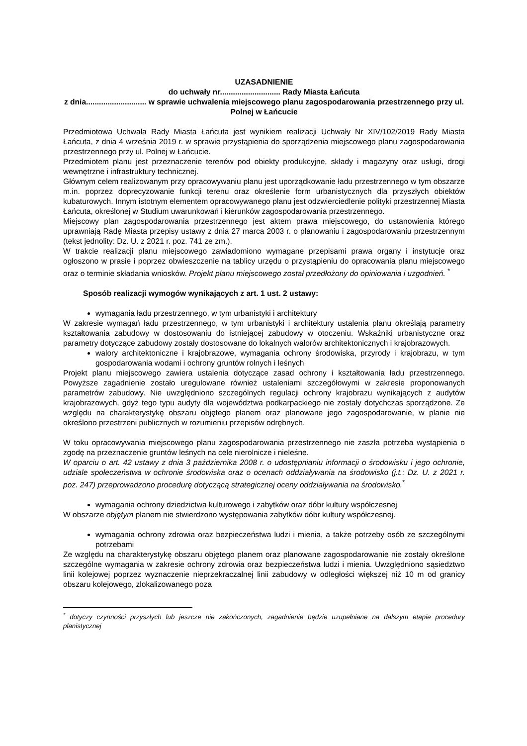UZASADNIENIE
do uchwały nr............................ Rady Miasta Łańcuta
z dnia............................ w sprawie uchwalenia miejscowego planu zagospodarowania przestrzennego przy ul. Polnej w Łańcucie
Przedmiotowa Uchwała Rady Miasta Łańcuta jest wynikiem realizacji Uchwały Nr XIV/102/2019 Rady Miasta Łańcuta, z dnia 4 września 2019 r. w sprawie przystąpienia do sporządzenia miejscowego planu zagospodarowania przestrzennego przy ul. Polnej w Łańcucie.
Przedmiotem planu jest przeznaczenie terenów pod obiekty produkcyjne, składy i magazyny oraz usługi, drogi wewnętrzne i infrastruktury technicznej.
Głównym celem realizowanym przy opracowywaniu planu jest uporządkowanie ładu przestrzennego w tym obszarze m.in. poprzez doprecyzowanie funkcji terenu oraz określenie form urbanistycznych dla przyszłych obiektów kubaturowych. Innym istotnym elementem opracowywanego planu jest odzwierciedlenie polityki przestrzennej Miasta Łańcuta, określonej w Studium uwarunkowań i kierunków zagospodarowania przestrzennego.
Miejscowy plan zagospodarowania przestrzennego jest aktem prawa miejscowego, do ustanowienia którego uprawniają Radę Miasta przepisy ustawy z dnia 27 marca 2003 r. o planowaniu i zagospodarowaniu przestrzennym (tekst jednolity: Dz. U. z 2021 r. poz. 741 ze zm.).
W trakcie realizacji planu miejscowego zawiadomiono wymagane przepisami prawa organy i instytucje oraz ogłoszono w prasie i poprzez obwieszczenie na tablicy urzędu o przystąpieniu do opracowania planu miejscowego oraz o terminie składania wniosków. Projekt planu miejscowego został przedłożony do opiniowania i uzgodnień. <sup>*</sup>
Sposób realizacji wymogów wynikających z art. 1 ust. 2 ustawy:
wymagania ładu przestrzennego, w tym urbanistyki i architektury
W zakresie wymagań ładu przestrzennego, w tym urbanistyki i architektury ustalenia planu określają parametry kształtowania zabudowy w dostosowaniu do istniejącej zabudowy w otoczeniu. Wskaźniki urbanistyczne oraz parametry dotyczące zabudowy zostały dostosowane do lokalnych walorów architektonicznych i krajobrazowych.
walory architektoniczne i krajobrazowe, wymagania ochrony środowiska, przyrody i krajobrazu, w tym gospodarowania wodami i ochrony gruntów rolnych i leśnych
Projekt planu miejscowego zawiera ustalenia dotyczące zasad ochrony i kształtowania ładu przestrzennego. Powyższe zagadnienie zostało uregulowane również ustaleniami szczegółowymi w zakresie proponowanych parametrów zabudowy. Nie uwzględniono szczególnych regulacji ochrony krajobrazu wynikających z audytów krajobrazowych, gdyż tego typu audyty dla województwa podkarpackiego nie zostały dotychczas sporządzone. Ze względu na charakterystykę obszaru objętego planem oraz planowane jego zagospodarowanie, w planie nie określono przestrzeni publicznych w rozumieniu przepisów odrębnych.
W toku opracowywania miejscowego planu zagospodarowania przestrzennego nie zaszła potrzeba wystąpienia o zgodę na przeznaczenie gruntów leśnych na cele nierolnicze i nieleśne.
W oparciu o art. 42 ustawy z dnia 3 października 2008 r. o udostępnianiu informacji o środowisku i jego ochronie, udziale społeczeństwa w ochronie środowiska oraz o ocenach oddziaływania na środowisko (j.t.: Dz. U. z 2021 r. poz. 247) przeprowadzono procedurę dotyczącą strategicznej oceny oddziaływania na środowisko.<sup>*</sup>
wymagania ochrony dziedzictwa kulturowego i zabytków oraz dóbr kultury współczesnej
W obszarze objętym planem nie stwierdzono występowania zabytków dóbr kultury współczesnej.
wymagania ochrony zdrowia oraz bezpieczeństwa ludzi i mienia, a także potrzeby osób ze szczególnymi potrzebami
Ze względu na charakterystykę obszaru objętego planem oraz planowane zagospodarowanie nie zostały określone szczególne wymagania w zakresie ochrony zdrowia oraz bezpieczeństwa ludzi i mienia. Uwzględniono sąsiedztwo linii kolejowej poprzez wyznaczenie nieprzekraczalnej linii zabudowy w odległości większej niż 10 m od granicy obszaru kolejowego, zlokalizowanego poza
<sup>*</sup> dotyczy czynności przyszłych lub jeszcze nie zakończonych, zagadnienie będzie uzupełniane na dalszym etapie procedury planistycznej